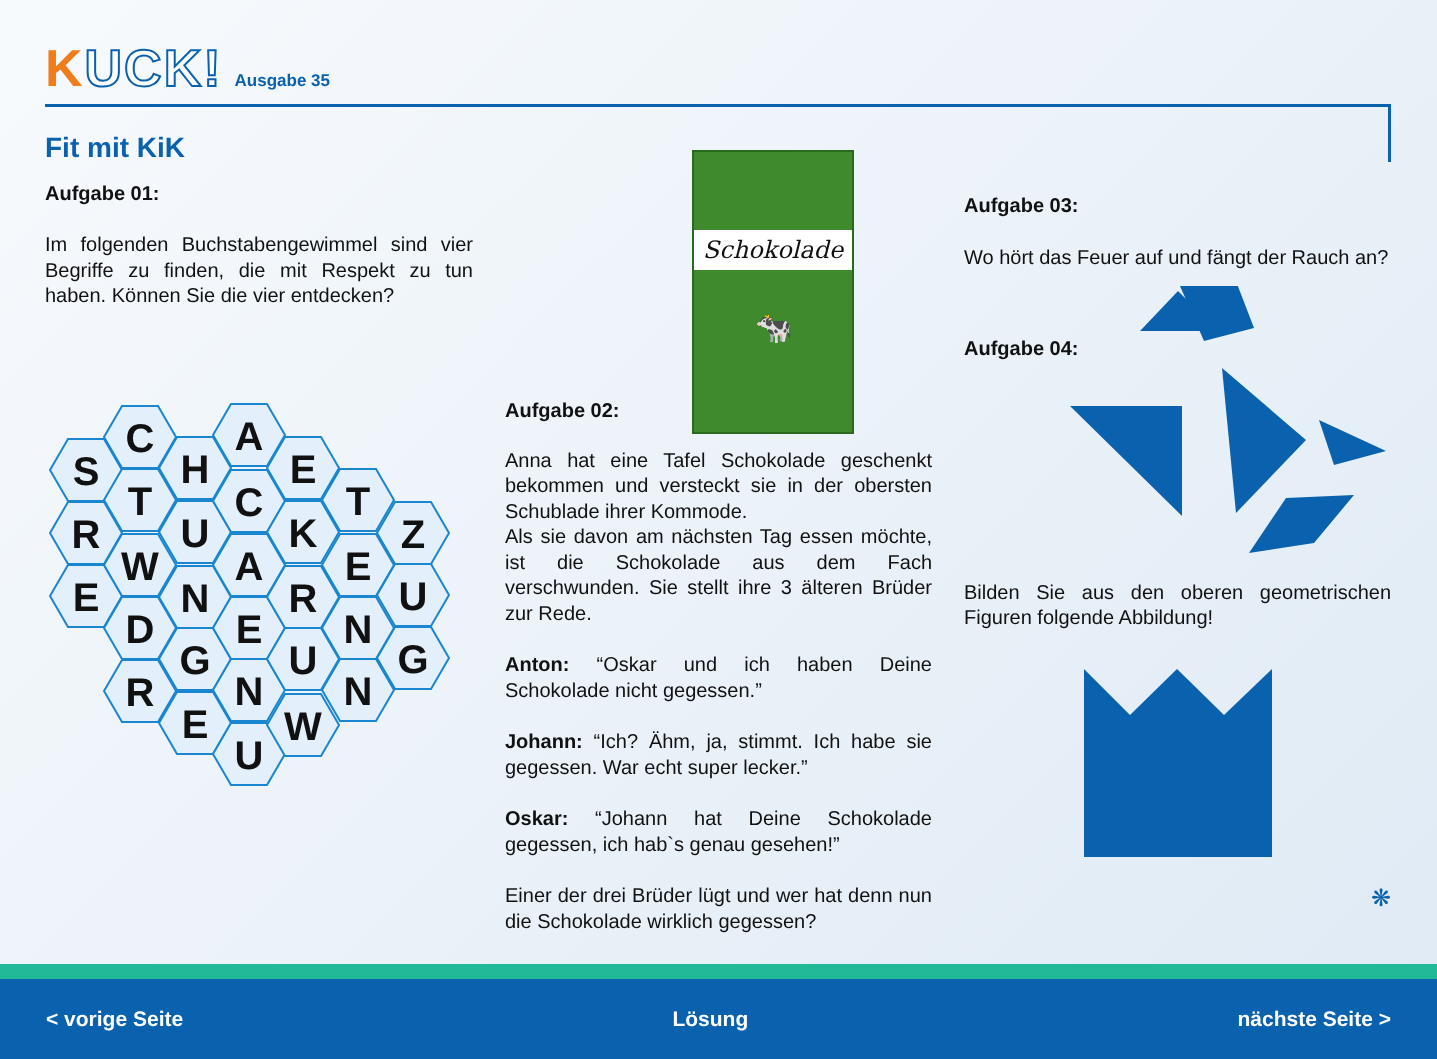KUCK! Ausgabe 35
Fit mit KiK
Aufgabe 01:
Im folgenden Buchstabengewimmel sind vier Begriffe zu finden, die mit Respekt zu tun haben. Können Sie die vier entdecken?
S
R
E
C
T
W
D
R
H
U
N
G
E
A
C
A
E
N
U
E
K
R
U
W
T
E
N
N
Z
U
G
Schokolade
🐄
Aufgabe 02:
Anna hat eine Tafel Schokolade geschenkt bekommen und versteckt sie in der obersten Schublade ihrer Kommode.
Als sie davon am nächsten Tag essen möchte, ist die Schokolade aus dem Fach verschwunden. Sie stellt ihre 3 älteren Brüder zur Rede.
Anton: “Oskar und ich haben Deine Schokolade nicht gegessen.”
Johann: “Ich? Ähm, ja, stimmt. Ich habe sie gegessen. War echt super lecker.”
Oskar: “Johann hat Deine Schokolade gegessen, ich hab`s genau gesehen!”
Einer der drei Brüder lügt und wer hat denn nun die Schokolade wirklich gegessen?
Aufgabe 03:
Wo hört das Feuer auf und fängt der Rauch an?
Aufgabe 04:
Bilden Sie aus den oberen geometrischen Figuren folgende Abbildung!
❋
< vorige Seite Lösung nächste Seite >